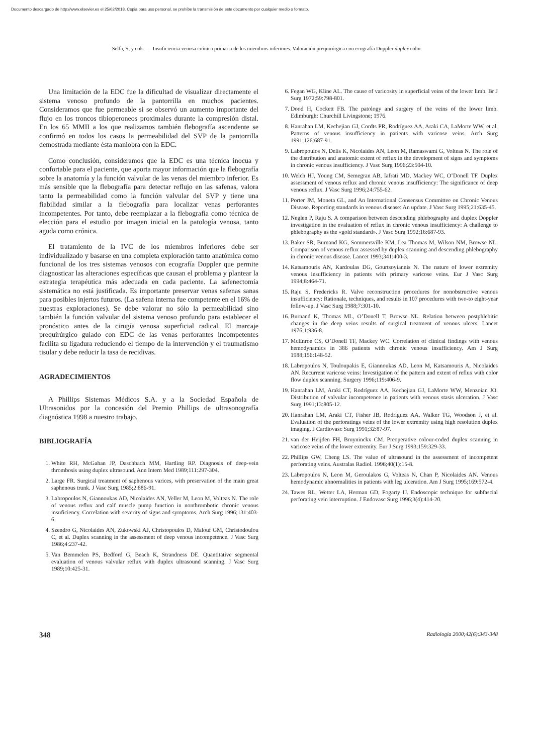Documento descargado de http://www.elsevier.es el 25/02/2018. Copia para uso personal, se prohíbe la transmisión de este documento por cualquier medio o formato.
Selfa, S, y cols. — Insuficiencia venosa crónica primaria de los miembros inferiores. Valoración prequirúrgica con ecografía Doppler duplex color
Una limitación de la EDC fue la dificultad de visualizar directamente el sistema venoso profundo de la pantorrilla en muchos pacientes. Consideramos que fue permeable si se observó un aumento importante del flujo en los troncos tibioperoneos proximales durante la compresión distal. En los 65 MMII a los que realizamos también flebografía ascendente se confirmó en todos los casos la permeabilidad del SVP de la pantorrilla demostrada mediante ésta maniobra con la EDC.
Como conclusión, consideramos que la EDC es una técnica inocua y confortable para el paciente, que aporta mayor información que la flebografía sobre la anatomía y la función valvular de las venas del miembro inferior. Es más sensible que la flebografía para detectar reflujo en las safenas, valora tanto la permeabilidad como la función valvular del SVP y tiene una fiabilidad similar a la flebografía para localizar venas perforantes incompetentes. Por tanto, debe reemplazar a la flebografía como técnica de elección para el estudio por imagen inicial en la patología venosa, tanto aguda como crónica.
El tratamiento de la IVC de los miembros inferiores debe ser individualizado y basarse en una completa exploración tanto anatómica como funcional de los tres sistemas venosos con ecografía Doppler que permite diagnosticar las alteraciones específicas que causan el problema y plantear la estrategia terapéutica más adecuada en cada paciente. La safenectomía sistemática no está justificada. Es importante preservar venas safenas sanas para posibles injertos futuros. (La safena interna fue competente en el 16% de nuestras exploraciones). Se debe valorar no sólo la permeabilidad sino también la función valvular del sistema venoso profundo para establecer el pronóstico antes de la cirugía venosa superficial radical. El marcaje prequirúrgico guiado con EDC de las venas perforantes incompetentes facilita su ligadura reduciendo el tiempo de la intervención y el traumatismo tisular y debe reducir la tasa de recidivas.
AGRADECIMIENTOS
A Phillips Sistemas Médicos S.A. y a la Sociedad Española de Ultrasonidos por la concesión del Premio Phillips de ultrasonografía diagnóstica 1998 a nuestro trabajo.
BIBLIOGRAFÍA
1. White RH, McGahan JP, Daschbach MM, Hartling RP. Diagnosis of deep-vein thrombosis using duplex ultrasound. Ann Intern Med 1989;111:297-304.
2. Large FR. Surgical treatment of saphenous varices, with preservation of the main great saphenous trunk. J Vasc Surg 1985;2:886-91.
3. Labropoulos N, Giannoukas AD, Nicolaides AN, Veller M, Leon M, Volteas N. The role of venous reflux and calf muscle pump function in nonthrombotic chronic venous insuficiency. Correlation with severity of signs and symptoms. Arch Surg 1996;131:403-6.
4. Szendro G, Nicolaides AN, Zukowski AJ, Christopoulos D, Malouf GM, Christodoulou C, et al. Duplex scanning in the assessment of deep venous incompetence. J Vasc Surg 1986;4:237-42.
5. Van Bemmelen PS, Bedford G, Beach K, Strandness DE. Quantitative segmental evaluation of venous valvular reflux with duplex ultrasound scanning. J Vasc Surg 1989;10:425-31.
6. Fegan WG, Kline AL. The cause of varicosity in superficial veins of the lower limb. Br J Surg 1972;59:798-801.
7. Dood H, Cockett FB. The patology and surgery of the veins of the lower limb. Edimburgh: Churchill Livingstone; 1976.
8. Hanrahan LM, Kechejian GJ, Cordts PR, Rodríguez AA, Araki CA, LaMorte WW, et al. Patterns of venous insufficiency in patients with varicose veins. Arch Surg 1991;126:687-91.
9. Labropoulos N, Delis K, Nicolaides AN, Leon M, Ramaswami G, Volteas N. The role of the distribution and anatomic extent of reflux in the development of signs and symptoms in chronic venous insufficiency. J Vasc Surg 1996;23:504-10.
10. Welch HJ, Young CM, Semegran AB, Iafrati MD, Mackey WC, O’Donell TF. Duplex assessment of venous reflux and chronic venous insufficiency: The significance of deep venous reflux. J Vasc Surg 1996;24:755-62.
11. Porter JM, Moneta GL, and An International Consensus Committee on Chronic Venous Disease. Reporting standards in venous disease: An update. J Vasc Surg 1995;21:635-45.
12. Neglen P, Raju S. A comparison between descending phlebography and duplex Doppler investigation in the evaluation of reflux in chronic venous insufficiency: A challenge to phlebography as the «gold standard». J Vasc Surg 1992;16:687-93.
13. Baker SR, Burnand KG, Sommersville KM, Lea Thomas M, Wilson NM, Browse NL. Comparison of venous reflux assessed by duplex scanning and descending phlebography in chronic venous disease. Lancet 1993;341:400-3.
14. Katsamouris AN, Kardoulas DG, Gourtsoyiannis N. The nature of lower extremity venous insufficiency in patients with primary varicose veins. Eur J Vasc Surg 1994;8:464-71.
15. Raju S, Fredericks R. Valve reconstruction procedures for nonobstructive venous insufficiency: Rationale, techniques, and results in 107 procedures with two-to eight-year follow-up. J Vasc Surg 1988;7:301-10.
16. Burnand K, Thomas ML, O’Donell T, Browse NL. Relation between postphlebitic changes in the deep veins results of surgical treatment of venous ulcers. Lancet 1976;1:936-8.
17. McEnroe CS, O’Donell TF, Mackey WC. Correlation of clinical findings with venous hemodynamics in 386 patients with chronic venous insufficiency. Am J Surg 1988;156:148-52.
18. Labropoulos N, Touloupakis E, Giannoukas AD, Leon M, Katsamouris A, Nicolaides AN. Recurrent varicose veins: Investigation of the pattern and extent of reflux with color flow duplex scanning. Surgery 1996;119:406-9.
19. Hanrahan LM, Araki CT, Rodríguez AA, Kechejian GJ, LaMorte WW, Menzoian JO. Distribution of valvular incompetence in patients with venous stasis ulceration. J Vasc Surg 1991;13:805-12.
20. Hanrahan LM, Araki CT, Fisher JB, Rodríguez AA, Walker TG, Woodson J, et al. Evaluation of the perforatings veins of the lower extremity using high resolution duplex imaging. J Cardiovasc Surg 1991;32:87-97.
21. van der Heijden FH, Bruyninckx CM. Preoperative colour-coded duplex scanning in varicose veins of the lower extremity. Eur J Surg 1993;159:329-33.
22. Phillips GW, Cheng LS. The value of ultrasound in the assessment of incompetent perforating veins. Australas Radiol. 1996;40(1):15-8.
23. Labropoulos N, Leon M, Geroulakos G, Volteas N, Chan P, Nicolaides AN. Venous hemodynamic abnormalities in patients with leg ulceration. Am J Surg 1995;169:572-4.
24. Tawes RL, Wetter LA, Herman GD, Fogarty IJ. Endoscopic technique for subfascial perforating vein interruption. J Endovasc Surg 1996;3(4):414-20.
348 Radiología 2000;42(6):343-348